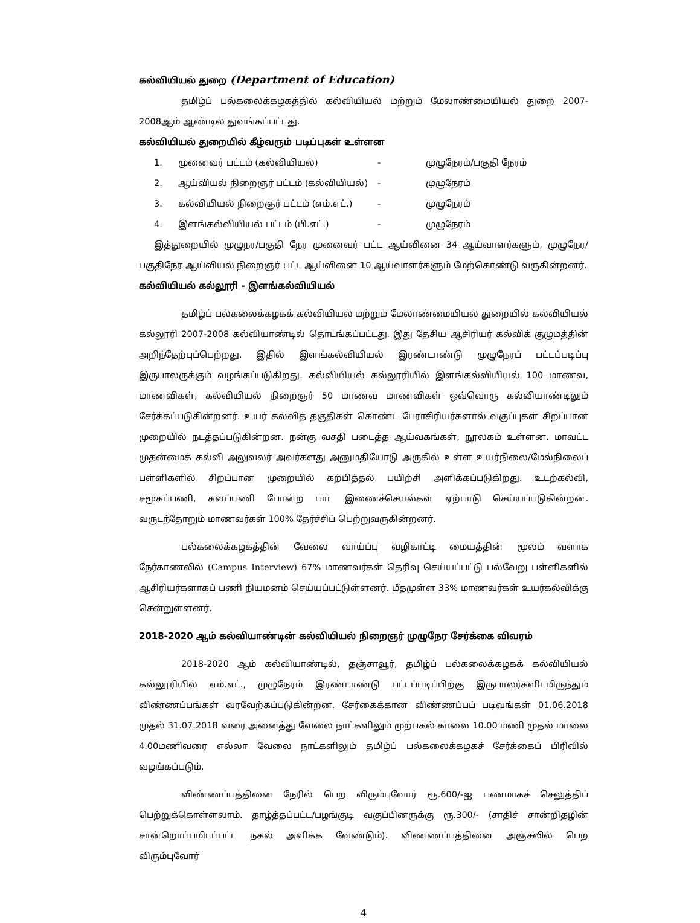கல்வியியல் துறை (Department of Education)
தமிழ்ப் பல்கலைக்கழகத்தில் கல்வியியல் மற்றும் மேலாண்மையியல் துறை 2007-2008ஆம் ஆண்டில் துவங்கப்பட்டது.
கல்வியியல் துறையில் கீழ்வரும் படிப்புகள் உள்ளன
1. முனைவர் பட்டம் (கல்வியியல்) - முழுநேரம்/பகுதி நேரம் 2. ஆய்வியல் நிறைஞர் பட்டம் (கல்வியியல்) - முழுநேரம் 3. கல்வியியல் நிறைஞர் பட்டம் (எம்.எட்.) - முழுநேரம் 4. இளங்கல்வியியல் பட்டம் (பி.எட்.) - முழுநேரம்
இத்துறையில் முழுநர/பகுதி நேர முனைவர் பட்ட ஆய்வினை 34 ஆய்வாளர்களும், முழுநேர/ பகுதிநேர ஆய்வியல் நிறைஞர் பட்ட ஆய்வினை 10 ஆய்வாளர்களும் மேற்கொண்டு வருகின்றனர்.
கல்வியியல் கல்லூரி - இளங்கல்வியியல்
தமிழ்ப் பல்கலைக்கழகக் கல்வியியல் மற்றும் மேலாண்மையியல் துறையில் கல்வியியல் கல்லூரி 2007-2008 கல்வியாண்டில் தொடங்கப்பட்டது. இது தேசிய ஆசிரியர் கல்விக் குழுமத்தின் அறிந்தேற்புப்பெற்றது. இதில் இளங்கல்வியியல் இரண்டாண்டு முழுநேரப் பட்டப்படிப்பு இருபாலருக்கும் வழங்கப்படுகிறது. கல்வியியல் கல்லூரியில் இளங்கல்வியியல் 100 மாணவ, மாணவிகள், கல்வியியல் நிறைஞர் 50 மாணவ மாணவிகள் ஒவ்வொரு கல்வியாண்டிலும் சேர்க்கப்படுகின்றனர். உயர் கல்வித் தகுதிகள் கொண்ட பேராசிரியர்களால் வகுப்புகள் சிறப்பான முறையில் நடத்தப்படுகின்றன. நன்கு வசதி படைத்த ஆய்வகங்கள், நூலகம் உள்ளன. மாவட்ட முதன்மைக் கல்வி அலுவலர் அவர்களது அனுமதியோடு அருகில் உள்ள உயர்நிலை/மேல்நிலைப் பள்ளிகளில் சிறப்பான முறையில் கற்பித்தல் பயிற்சி அளிக்கப்படுகிறது. உடற்கல்வி, சமூகப்பணி, களப்பணி போன்ற பாட இணைச்செயல்கள் ஏற்பாடு செய்யப்படுகின்றன. வருடந்தோறும் மாணவர்கள் 100% தேர்ச்சிப் பெற்றுவருகின்றனர்.
பல்கலைக்கழகத்தின் வேலை வாய்ப்பு வழிகாட்டி மையத்தின் மூலம் வளாக நேர்காணலில் (Campus Interview) 67% மாணவர்கள் தெரிவு செய்யப்பட்டு பல்வேறு பள்ளிகளில் ஆசிரியர்களாகப் பணி நியமனம் செய்யப்பட்டுள்ளனர். மீதமுள்ள 33% மாணவர்கள் உயர்கல்விக்கு சென்றுள்ளனர்.
2018-2020 ஆம் கல்வியாண்டின் கல்வியியல் நிறைஞர் முழுநேர சேர்க்கை விவரம்
2018-2020 ஆம் கல்வியாண்டில், தஞ்சாவூர், தமிழ்ப் பல்கலைக்கழகக் கல்வியியல் கல்லூரியில் எம்.எட்., முழுநேரம் இரண்டாண்டு பட்டப்படிப்பிற்கு இருபாலர்களிடமிருந்தும் விண்ணப்பங்கள் வரவேற்கப்படுகின்றன. சேர்கைக்கான விண்ணப்பப் படிவங்கள் 01.06.2018 முதல் 31.07.2018 வரை அனைத்து வேலை நாட்களிலும் முற்பகல் காலை 10.00 மணி முதல் மாலை 4.00மணிவரை எல்லா வேலை நாட்களிலும் தமிழ்ப் பல்கலைக்கழகச் சேர்க்கைப் பிரிவில் வழங்கப்படும்.
விண்ணப்பத்தினை நேரில் பெற விரும்புவோர் ரூ.600/-ஐ பணமாகச் செலுத்திப் பெற்றுக்கொள்ளலாம். தாழ்த்தப்பட்ட/பழங்குடி வகுப்பினருக்கு ரூ.300/- (சாதிச் சான்றிதழின் சான்றொப்பமிடப்பட்ட நகல் அளிக்க வேண்டும்). விணணப்பத்தினை அஞ்சலில் பெற விரும்புவோர்
4